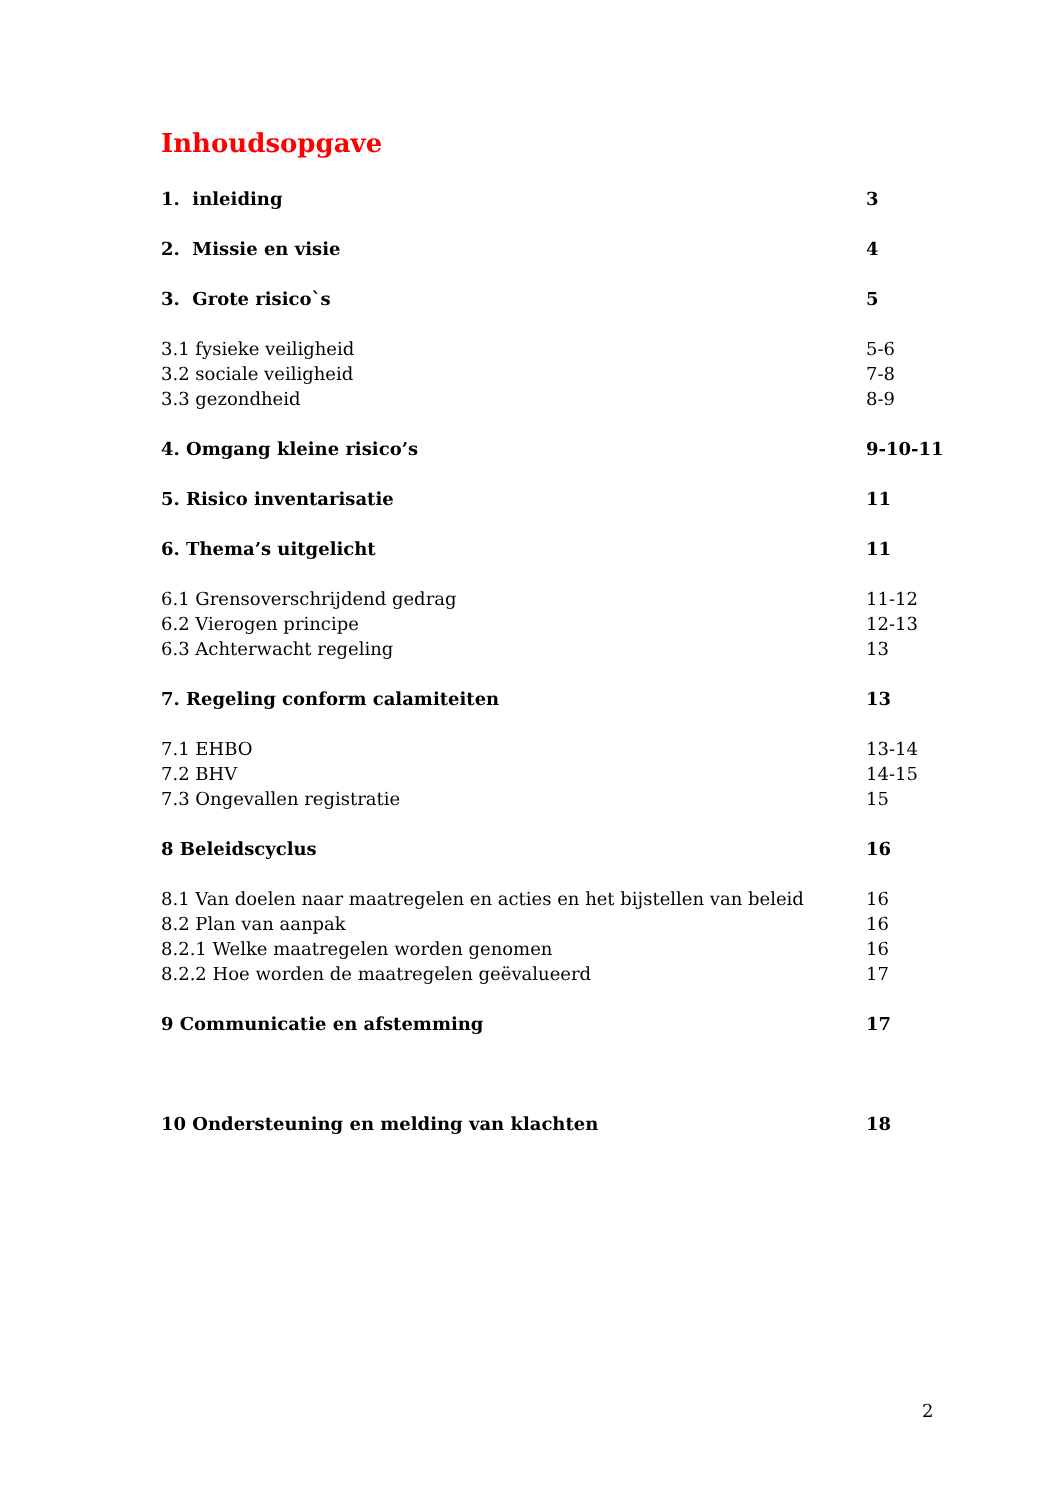Inhoudsopgave
1. inleiding 3
2. Missie en visie 4
3. Grote risico`s 5
3.1 fysieke veiligheid 5-6
3.2 sociale veiligheid 7-8
3.3 gezondheid 8-9
4. Omgang kleine risico’s 9-10-11
5. Risico inventarisatie 11
6. Thema’s uitgelicht 11
6.1 Grensoverschrijdend gedrag 11-12
6.2 Vierogen principe 12-13
6.3 Achterwacht regeling 13
7. Regeling conform calamiteiten 13
7.1 EHBO 13-14
7.2 BHV 14-15
7.3 Ongevallen registratie 15
8 Beleidscyclus 16
8.1 Van doelen naar maatregelen en acties en het bijstellen van beleid 16
8.2 Plan van aanpak 16
8.2.1 Welke maatregelen worden genomen 16
8.2.2 Hoe worden de maatregelen geëvalueerd 17
9 Communicatie en afstemming 17
10 Ondersteuning en melding van klachten 18
2